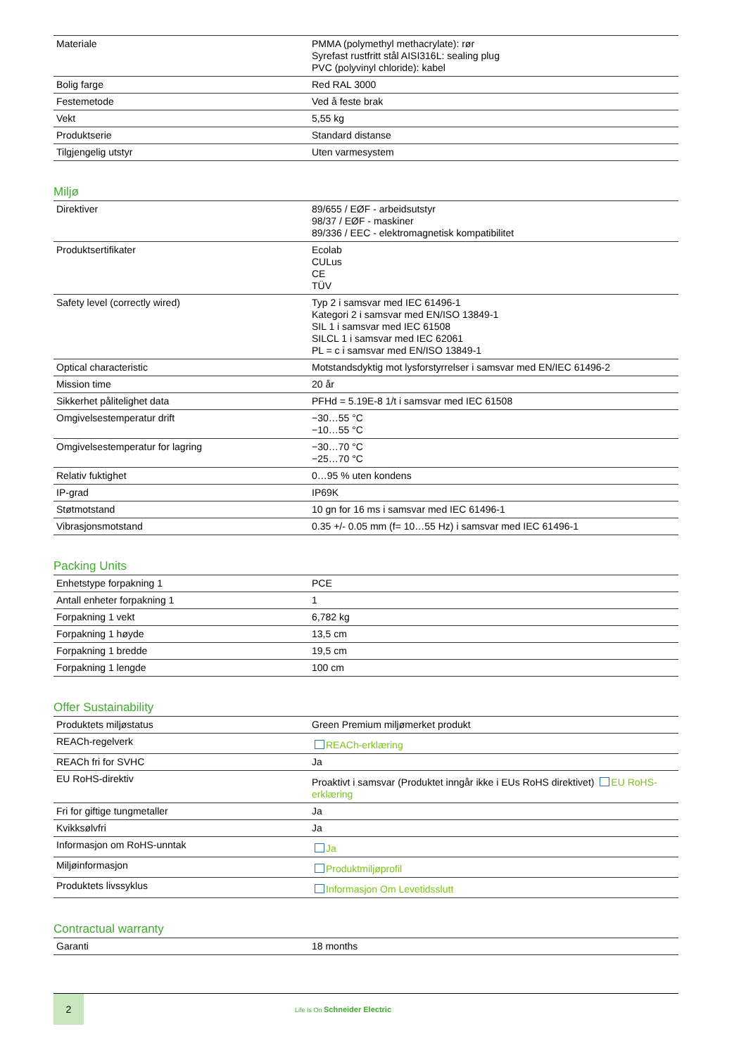| Materiale | PMMA (polymethyl methacrylate): rør Syrefast rustfritt stål AISI316L: sealing plug PVC (polyvinyl chloride): kabel |
| Bolig farge | Red RAL 3000 |
| Festemetode | Ved å feste brak |
| Vekt | 5,55 kg |
| Produktserie | Standard distanse |
| Tilgjengelig utstyr | Uten varmesystem |
Miljø
| Direktiver | 89/655 / EØF - arbeidsutstyr 98/37 / EØF - maskiner 89/336 / EEC - elektromagnetisk kompatibilitet |
| Produktsertifikater | Ecolab CULus CE TÜV |
| Safety level (correctly wired) | Typ 2 i samsvar med IEC 61496-1 Kategori 2 i samsvar med EN/ISO 13849-1 SIL 1 i samsvar med IEC 61508 SILCL 1 i samsvar med IEC 62061 PL = c i samsvar med EN/ISO 13849-1 |
| Optical characteristic | Motstandsdyktig mot lysforstyrrelser i samsvar med EN/IEC 61496-2 |
| Mission time | 20 år |
| Sikkerhet pålitelighet data | PFHd = 5.19E-8 1/t i samsvar med IEC 61508 |
| Omgivelsestemperatur drift | −30…55 °C −10…55 °C |
| Omgivelsestemperatur for lagring | −30…70 °C −25…70 °C |
| Relativ fuktighet | 0…95 % uten kondens |
| IP-grad | IP69K |
| Støtmotstand | 10 gn for 16 ms i samsvar med IEC 61496-1 |
| Vibrasjonsmotstand | 0.35 +/- 0.05 mm (f= 10…55 Hz) i samsvar med IEC 61496-1 |
Packing Units
| Enhetstype forpakning 1 | PCE |
| Antall enheter forpakning 1 | 1 |
| Forpakning 1 vekt | 6,782 kg |
| Forpakning 1 høyde | 13,5 cm |
| Forpakning 1 bredde | 19,5 cm |
| Forpakning 1 lengde | 100 cm |
Offer Sustainability
| Produktets miljøstatus | Green Premium miljømerket produkt |
| REACh-regelverk | REACh-erklæring |
| REACh fri for SVHC | Ja |
| EU RoHS-direktiv | Proaktivt i samsvar (Produktet inngår ikke i EUs RoHS direktivet) EU RoHS-erklæring |
| Fri for giftige tungmetaller | Ja |
| Kvikksølvfri | Ja |
| Informasjon om RoHS-unntak | Ja |
| Miljøinformasjon | Produktmiljøprofil |
| Produktets livssyklus | Informasjon Om Levetidsslutt |
Contractual warranty
| Garanti | 18 months |
2
Life Is On Schneider Electric